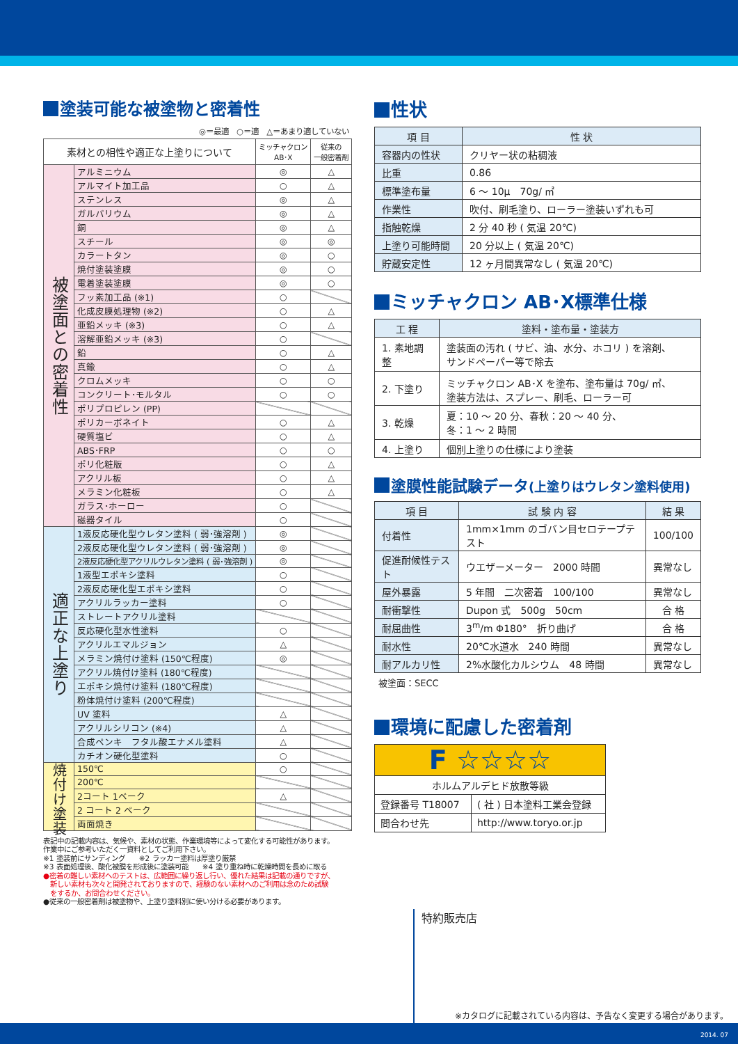塗装可能な被塗物と密着性
◎＝最適　○＝適　△＝あまり適していない
| 素材との相性や適正な上塗りについて | | ミッチャクロン AB･X | 従来の 一般密着剤 |
| --- | --- | --- | --- |
| 被塗面との密着性 | アルミニウム | ◎ | △ |
| | アルマイト加工品 | ○ | △ |
| | ステンレス | ◎ | △ |
| | ガルバリウム | ◎ | △ |
| | 銅 | ◎ | △ |
| | スチール | ◎ | ◎ |
| | カラートタン | ◎ | ○ |
| | 焼付塗装塗膜 | ◎ | ○ |
| | 電着塗装塗膜 | ◎ | ○ |
| | フッ素加工品 (※1) | ○ | |
| | 化成皮膜処理物 (※2) | ○ | △ |
| | 亜鉛メッキ (※3) | ○ | △ |
| | 溶解亜鉛メッキ (※3) | ○ | |
| | 鉛 | ○ | △ |
| | 真鍮 | ○ | △ |
| | クロムメッキ | ○ | ○ |
| | コンクリート･モルタル | ○ | ○ |
| | ポリプロピレン (PP) | | |
| | ポリカーボネイト | ○ | △ |
| | 硬質塩ビ | ○ | △ |
| | ABS･FRP | ○ | ○ |
| | ポリ化粧版 | ○ | △ |
| | アクリル板 | ○ | △ |
| | メラミン化粧板 | ○ | △ |
| | ガラス･ホーロー | ○ | |
| | 磁器タイル | ○ | |
| 適正な上塗り | 1液反応硬化型ウレタン塗料 ( 弱･強溶剤 ) | ◎ | |
| | 2液反応硬化型ウレタン塗料 ( 弱･強溶剤 ) | ◎ | |
| | 2液反応硬化型アクリルウレタン塗料 ( 弱･強溶剤 ) | ◎ | |
| | 1液型エポキシ塗料 | ○ | |
| | 2液反応硬化型エポキシ塗料 | ○ | |
| | アクリルラッカー塗料 | ○ | |
| | ストレートアクリル塗料 | | |
| | 反応硬化型水性塗料 | ○ | |
| | アクリルエマルジョン | △ | |
| | メラミン焼付け塗料 (150℃程度) | ◎ | |
| | アクリル焼付け塗料 (180℃程度) | | |
| | エポキシ焼付け塗料 (180℃程度) | | |
| | 粉体焼付け塗料 (200℃程度) | | |
| | UV 塗料 | △ | |
| | アクリルシリコン (※4) | △ | |
| | 合成ペンキ フタル酸エナメル塗料 | △ | |
| | カチオン硬化型塗料 | ○ | |
| 焼付け塗装 | 150℃ | ○ | |
| | 200℃ | | |
| | 2コート 1ベーク | △ | |
| | 2 コート 2 ベーク | | |
| | 両面焼き | | |
表記中の記載内容は、気候や、素材の状態、作業環境等によって変化する可能性があります。
作業中にご参考いただく一資料としてご利用下さい。
※1 塗装前にサンディング　　※2 ラッカー塗料は厚塗り厳禁
※3 表面処理後、酸化被膜を形成後に塗装可能　　※4 塗り重ね時に乾燥時間を長めに取る
●密着の難しい素材へのテストは、広範囲に繰り返し行い、優れた結果は記載の通りですが、
　新しい素材も次々と開発されておりますので、経験のない素材へのご利用は念のため試験
　をするか、お問合わせください。
●従来の一般密着剤は被塗物や、上塗り塗料別に使い分ける必要があります。
性状
| 項 目 | 性 状 |
| --- | --- |
| 容器内の性状 | クリヤー状の粘稠液 |
| 比重 | 0.86 |
| 標準塗布量 | 6 ～ 10μ 70g/ ㎡ |
| 作業性 | 吹付、刷毛塗り、ローラー塗装いずれも可 |
| 指触乾燥 | 2 分 40 秒 ( 気温 20℃) |
| 上塗り可能時間 | 20 分以上 ( 気温 20℃) |
| 貯蔵安定性 | 12 ヶ月間異常なし ( 気温 20℃) |
ミッチャクロン AB･X標準仕様
| 工 程 | 塗料・塗布量・塗装方 |
| --- | --- |
| 1. 素地調整 | 塗装面の汚れ ( サビ、油、水分、ホコリ ) を溶剤、 サンドペーパー等で除去 |
| 2. 下塗り | ミッチャクロン AB･X を塗布、塗布量は 70g/ ㎡、 塗装方法は、スプレー、刷毛、ローラー可 |
| 3. 乾燥 | 夏：10 ～ 20 分、春秋：20 ～ 40 分、 冬：1 ～ 2 時間 |
| 4. 上塗り | 個別上塗りの仕様により塗装 |
塗膜性能試験データ(上塗りはウレタン塗料使用)
| 項 目 | 試 験 内 容 | 結 果 |
| --- | --- | --- |
| 付着性 | 1mm×1mm のゴバン目セロテープテスト | 100/100 |
| 促進耐候性テスト | ウエザーメーター 2000 時間 | 異常なし |
| 屋外暴露 | 5 年間 二次密着 100/100 | 異常なし |
| 耐衝撃性 | Dupon 式 500g 50cm | 合 格 |
| 耐屈曲性 | 3<sup>m</sup>/m Φ180° 折り曲げ | 合 格 |
| 耐水性 | 20℃水道水 240 時間 | 異常なし |
| 耐アルカリ性 | 2%水酸化カルシウム 48 時間 | 異常なし |
被塗面：SECC
環境に配慮した密着剤
| F ☆☆☆☆ | |
| ホルムアルデヒド放散等級 | |
| 登録番号 T18007 | ( 社 ) 日本塗料工業会登録 |
| 問合わせ先 | http://www.toryo.or.jp |
特約販売店
※カタログに記載されている内容は、予告なく変更する場合があります。
2014. 07